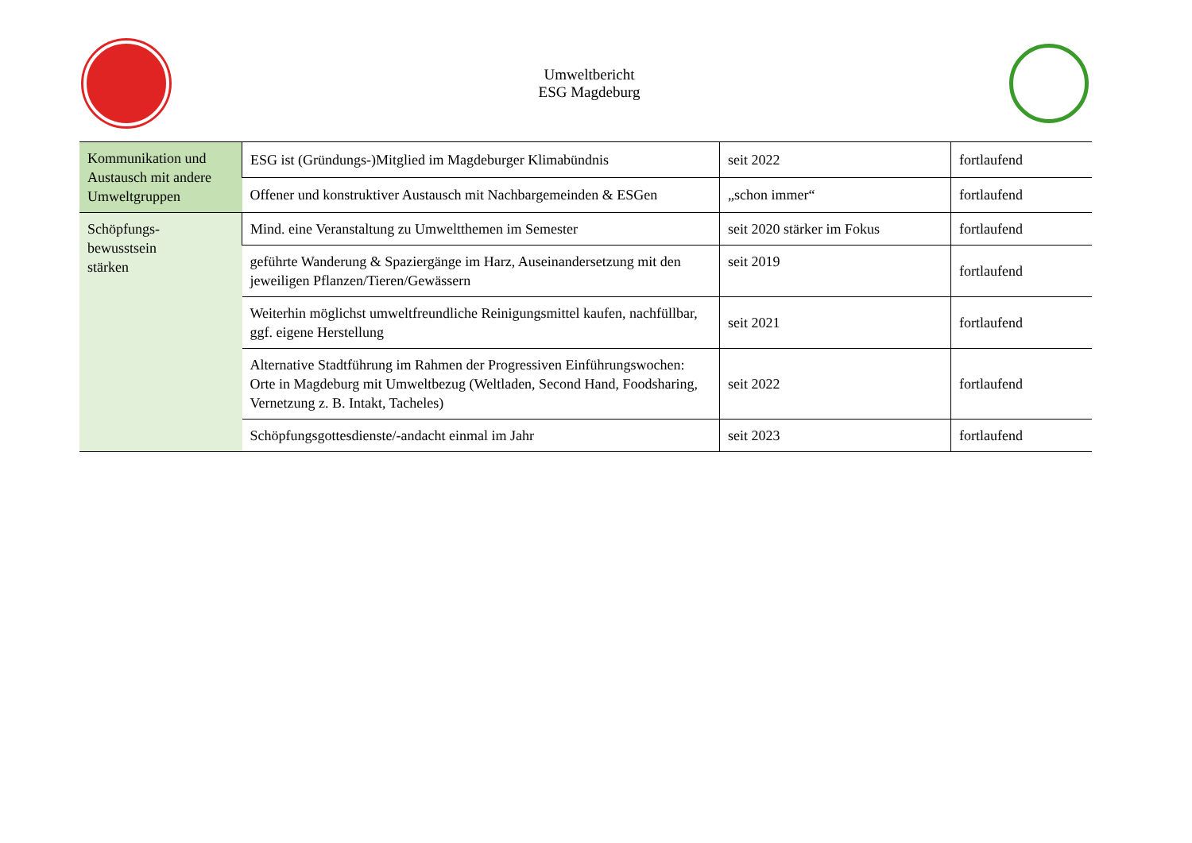Umweltbericht
ESG Magdeburg
| Kommunikation und Austausch mit andere Umweltgruppen | ESG ist (Gründungs-)Mitglied im Magdeburger Klimabündnis | seit 2022 | fortlaufend |
| | Offener und konstruktiver Austausch mit Nachbargemeinden & ESGen | „schon immer“ | fortlaufend |
| Schöpfungs- bewusstsein stärken | Mind. eine Veranstaltung zu Umweltthemen im Semester | seit 2020 stärker im Fokus | fortlaufend |
| | geführte Wanderung & Spaziergänge im Harz, Auseinandersetzung mit den jeweiligen Pflanzen/Tieren/Gewässern | seit 2019 | fortlaufend |
| | Weiterhin möglichst umweltfreundliche Reinigungsmittel kaufen, nachfüllbar, ggf. eigene Herstellung | seit 2021 | fortlaufend |
| | Alternative Stadtführung im Rahmen der Progressiven Einführungswochen: Orte in Magdeburg mit Umweltbezug (Weltladen, Second Hand, Foodsharing, Vernetzung z. B. Intakt, Tacheles) | seit 2022 | fortlaufend |
| | Schöpfungsgottesdienste/-andacht einmal im Jahr | seit 2023 | fortlaufend |